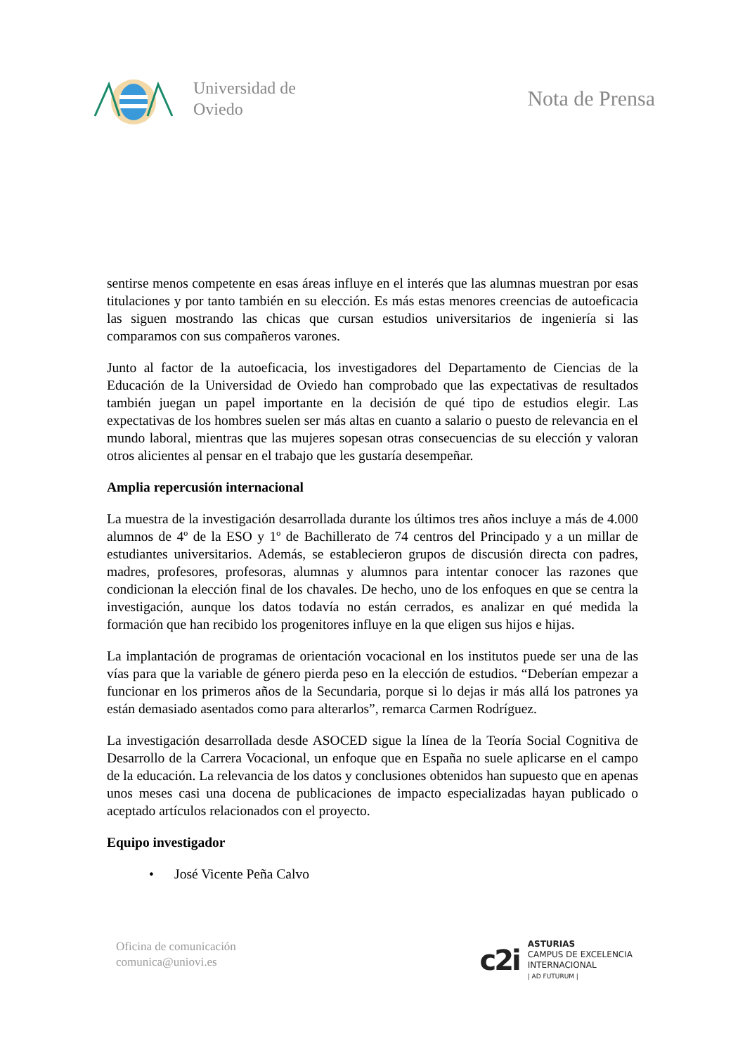Universidad de
Oviedo
Nota de Prensa
sentirse menos competente en esas áreas influye en el interés que las alumnas muestran por esas titulaciones y por tanto también en su elección. Es más estas menores creencias de autoeficacia las siguen mostrando las chicas que cursan estudios universitarios de ingeniería si las comparamos con sus compañeros varones.
Junto al factor de la autoeficacia, los investigadores del Departamento de Ciencias de la Educación de la Universidad de Oviedo han comprobado que las expectativas de resultados también juegan un papel importante en la decisión de qué tipo de estudios elegir. Las expectativas de los hombres suelen ser más altas en cuanto a salario o puesto de relevancia en el mundo laboral, mientras que las mujeres sopesan otras consecuencias de su elección y valoran otros alicientes al pensar en el trabajo que les gustaría desempeñar.
Amplia repercusión internacional
La muestra de la investigación desarrollada durante los últimos tres años incluye a más de 4.000 alumnos de 4º de la ESO y 1º de Bachillerato de 74 centros del Principado y a un millar de estudiantes universitarios. Además, se establecieron grupos de discusión directa con padres, madres, profesores, profesoras, alumnas y alumnos para intentar conocer las razones que condicionan la elección final de los chavales. De hecho, uno de los enfoques en que se centra la investigación, aunque los datos todavía no están cerrados, es analizar en qué medida la formación que han recibido los progenitores influye en la que eligen sus hijos e hijas.
La implantación de programas de orientación vocacional en los institutos puede ser una de las vías para que la variable de género pierda peso en la elección de estudios. “Deberían empezar a funcionar en los primeros años de la Secundaria, porque si lo dejas ir más allá los patrones ya están demasiado asentados como para alterarlos”, remarca Carmen Rodríguez.
La investigación desarrollada desde ASOCED sigue la línea de la Teoría Social Cognitiva de Desarrollo de la Carrera Vocacional, un enfoque que en España no suele aplicarse en el campo de la educación. La relevancia de los datos y conclusiones obtenidos han supuesto que en apenas unos meses casi una docena de publicaciones de impacto especializadas hayan publicado o aceptado artículos relacionados con el proyecto.
Equipo investigador
• José Vicente Peña Calvo
Oficina de comunicación
comunica@uniovi.es
c2i
ASTURIAS
CAMPUS DE EXCELENCIA
INTERNACIONAL
| AD FUTURUM |